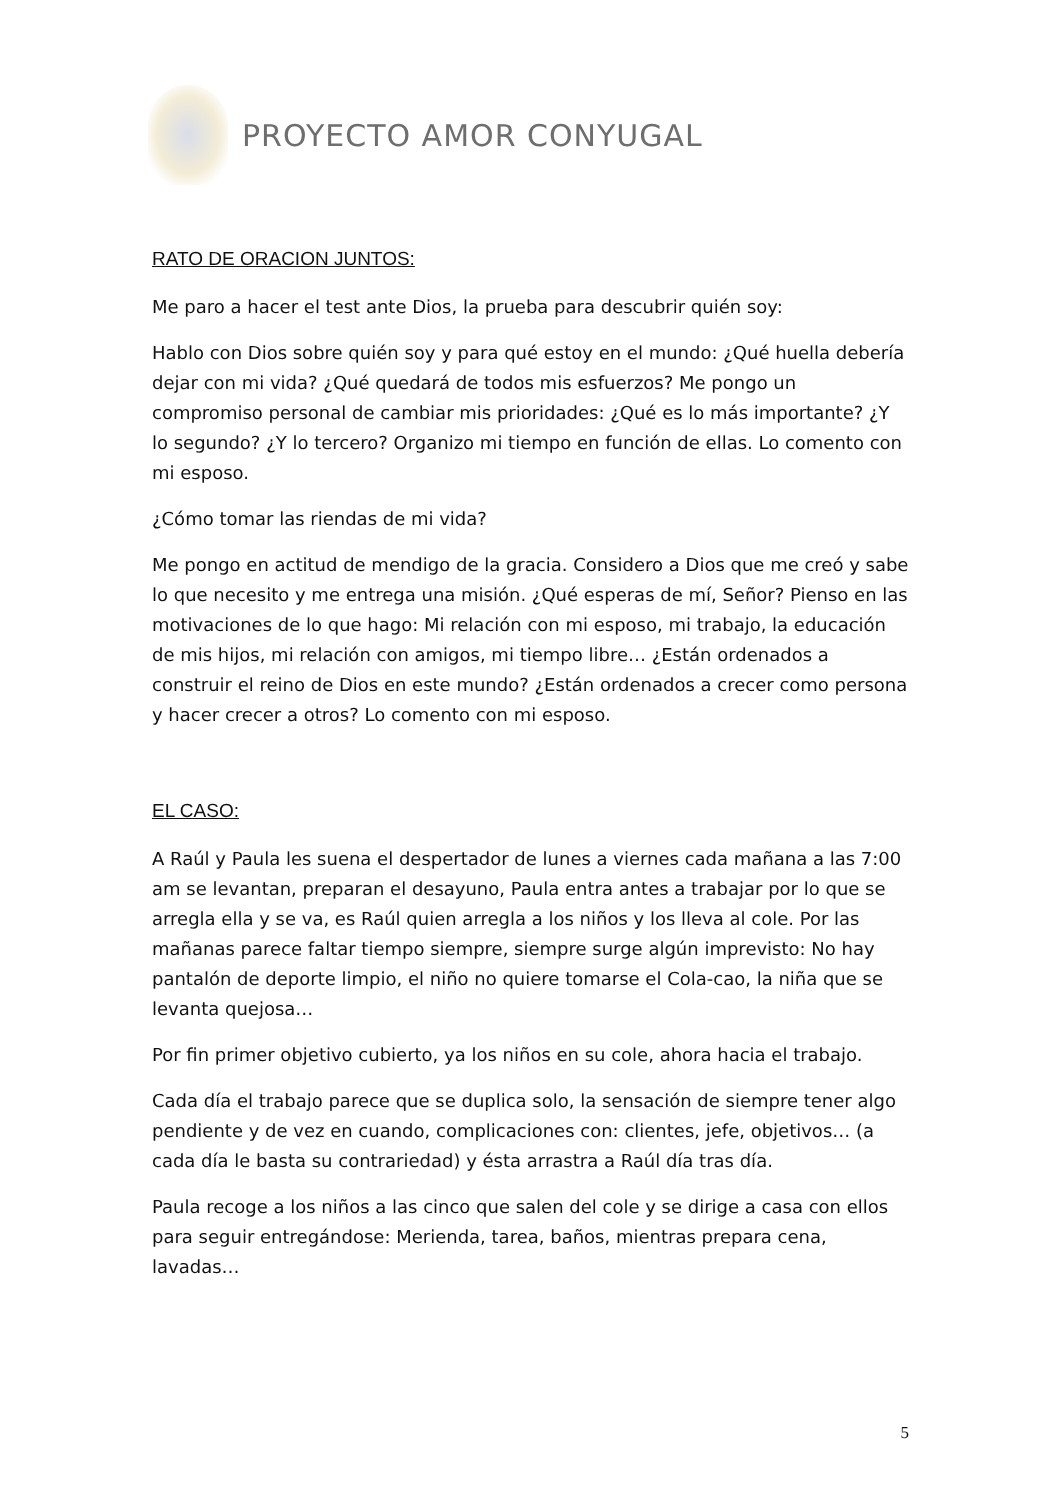PROYECTO AMOR CONYUGAL
RATO DE ORACION JUNTOS:
Me paro a hacer el test ante Dios, la prueba para descubrir quién soy:
Hablo con Dios sobre quién soy y para qué estoy en el mundo: ¿Qué huella debería dejar con mi vida? ¿Qué quedará de todos mis esfuerzos? Me pongo un compromiso personal de cambiar mis prioridades: ¿Qué es lo más importante? ¿Y lo segundo? ¿Y lo tercero? Organizo mi tiempo en función de ellas. Lo comento con mi esposo.
¿Cómo tomar las riendas de mi vida?
Me pongo en actitud de mendigo de la gracia. Considero a Dios que me creó y sabe lo que necesito y me entrega una misión. ¿Qué esperas de mí, Señor? Pienso en las motivaciones de lo que hago: Mi relación con mi esposo, mi trabajo, la educación de mis hijos, mi relación con amigos, mi tiempo libre… ¿Están ordenados a construir el reino de Dios en este mundo? ¿Están ordenados a crecer como persona y hacer crecer a otros? Lo comento con mi esposo.
EL CASO:
A Raúl y Paula les suena el despertador de lunes a viernes cada mañana a las 7:00 am se levantan, preparan el desayuno, Paula entra antes a trabajar por lo que se arregla ella y se va, es Raúl quien arregla a los niños y los lleva al cole. Por las mañanas parece faltar tiempo siempre, siempre surge algún imprevisto: No hay pantalón de deporte limpio, el niño no quiere tomarse el Cola-cao, la niña que se levanta quejosa…
Por fin primer objetivo cubierto, ya los niños en su cole, ahora hacia el trabajo.
Cada día el trabajo parece que se duplica solo, la sensación de siempre tener algo pendiente y de vez en cuando, complicaciones con: clientes, jefe, objetivos… (a cada día le basta su contrariedad) y ésta arrastra a Raúl día tras día.
Paula recoge a los niños a las cinco que salen del cole y se dirige a casa con ellos para seguir entregándose: Merienda, tarea, baños, mientras prepara cena, lavadas…
5